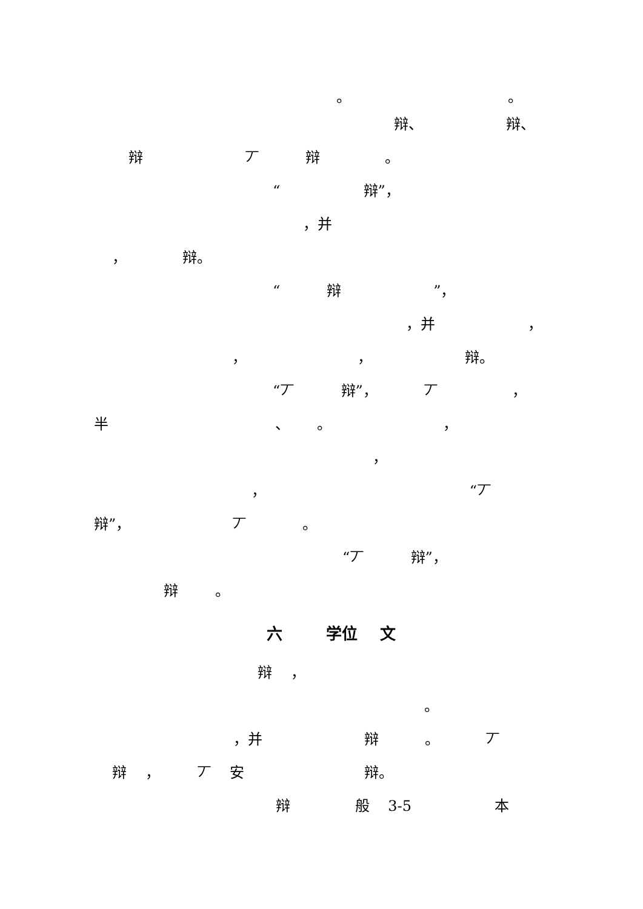。 。
辩、 辩、
辩 丆 辩 。
“ 辩”，
，并
， 辩。
“ 辩 ”，
，并 ，
， ， 辩。
“丆 辩”， 丆 ，
半 、 。 ，
，
， “丆
辩”， 丆 。
“丆 辩”，
辩 。
六 学位 文
辩 ，
。
，并 辩 。 丆
辩 ， 丆 安 辩。
辩 般 3-5 本